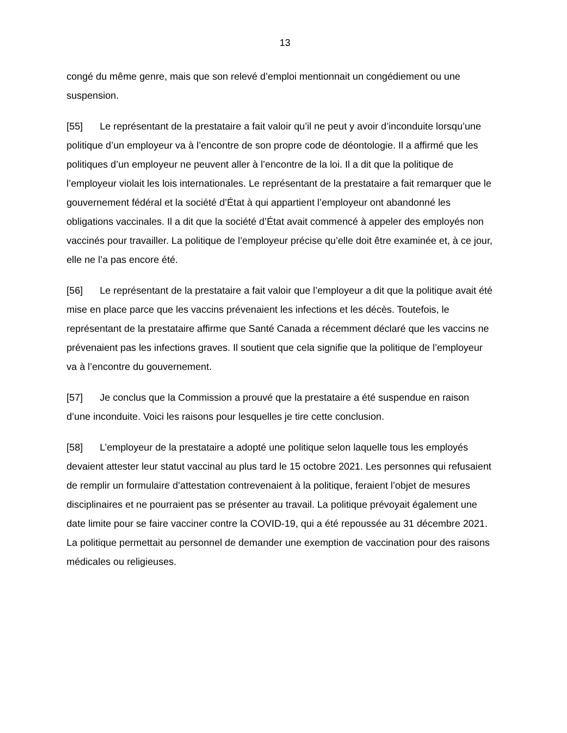13
congé du même genre, mais que son relevé d’emploi mentionnait un congédiement ou une suspension.
[55] Le représentant de la prestataire a fait valoir qu’il ne peut y avoir d’inconduite lorsqu’une politique d’un employeur va à l’encontre de son propre code de déontologie. Il a affirmé que les politiques d’un employeur ne peuvent aller à l’encontre de la loi. Il a dit que la politique de l’employeur violait les lois internationales. Le représentant de la prestataire a fait remarquer que le gouvernement fédéral et la société d’État à qui appartient l’employeur ont abandonné les obligations vaccinales. Il a dit que la société d’État avait commencé à appeler des employés non vaccinés pour travailler. La politique de l’employeur précise qu’elle doit être examinée et, à ce jour, elle ne l’a pas encore été.
[56] Le représentant de la prestataire a fait valoir que l’employeur a dit que la politique avait été mise en place parce que les vaccins prévenaient les infections et les décès. Toutefois, le représentant de la prestataire affirme que Santé Canada a récemment déclaré que les vaccins ne prévenaient pas les infections graves. Il soutient que cela signifie que la politique de l’employeur va à l’encontre du gouvernement.
[57] Je conclus que la Commission a prouvé que la prestataire a été suspendue en raison d’une inconduite. Voici les raisons pour lesquelles je tire cette conclusion.
[58] L’employeur de la prestataire a adopté une politique selon laquelle tous les employés devaient attester leur statut vaccinal au plus tard le 15 octobre 2021. Les personnes qui refusaient de remplir un formulaire d’attestation contrevenaient à la politique, feraient l’objet de mesures disciplinaires et ne pourraient pas se présenter au travail. La politique prévoyait également une date limite pour se faire vacciner contre la COVID-19, qui a été repoussée au 31 décembre 2021. La politique permettait au personnel de demander une exemption de vaccination pour des raisons médicales ou religieuses.